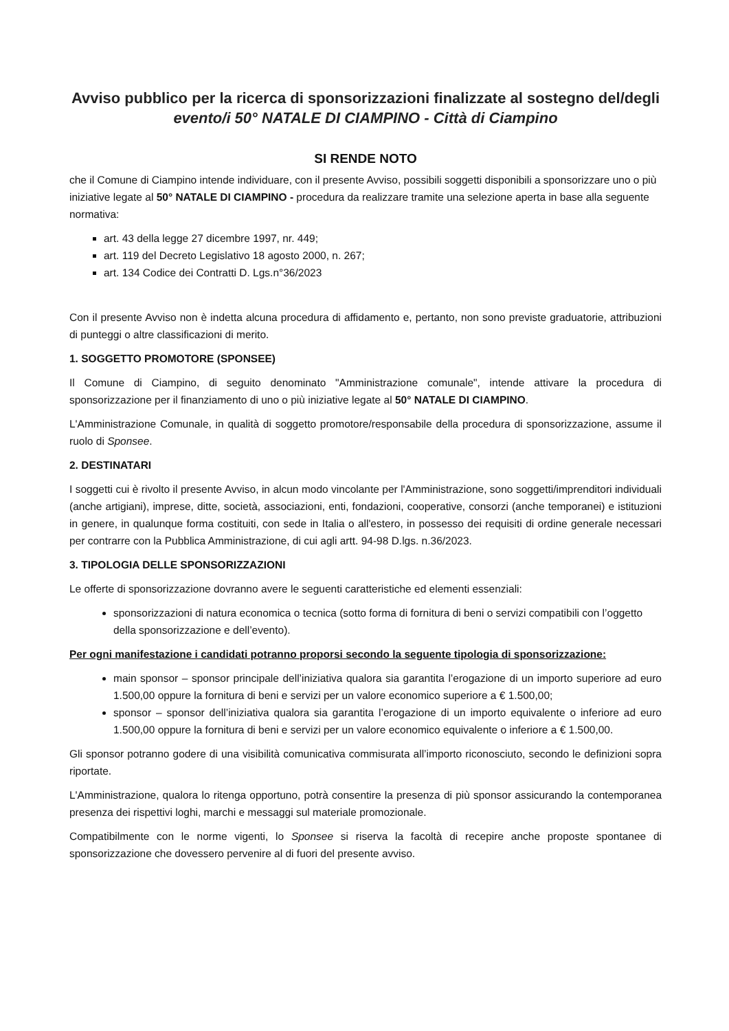Avviso pubblico per la ricerca di sponsorizzazioni finalizzate al sostegno del/degli
evento/i 50° NATALE DI CIAMPINO - Città di Ciampino
SI RENDE NOTO
che il Comune di Ciampino intende individuare, con il presente Avviso, possibili soggetti disponibili a sponsorizzare uno o più iniziative legate al 50° NATALE DI CIAMPINO - procedura da realizzare tramite una selezione aperta in base alla seguente normativa:
art. 43 della legge 27 dicembre 1997, nr. 449;
art. 119 del Decreto Legislativo 18 agosto 2000, n. 267;
art. 134 Codice dei Contratti D. Lgs.n°36/2023
Con il presente Avviso non è indetta alcuna procedura di affidamento e, pertanto, non sono previste graduatorie, attribuzioni di punteggi o altre classificazioni di merito.
1. SOGGETTO PROMOTORE (SPONSEE)
Il Comune di Ciampino, di seguito denominato "Amministrazione comunale", intende attivare la procedura di sponsorizzazione per il finanziamento di uno o più iniziative legate al 50° NATALE DI CIAMPINO.
L'Amministrazione Comunale, in qualità di soggetto promotore/responsabile della procedura di sponsorizzazione, assume il ruolo di Sponsee.
2. DESTINATARI
I soggetti cui è rivolto il presente Avviso, in alcun modo vincolante per l'Amministrazione, sono soggetti/imprenditori individuali (anche artigiani), imprese, ditte, società, associazioni, enti, fondazioni, cooperative, consorzi (anche temporanei) e istituzioni in genere, in qualunque forma costituiti, con sede in Italia o all'estero, in possesso dei requisiti di ordine generale necessari per contrarre con la Pubblica Amministrazione, di cui agli artt. 94-98 D.lgs. n.36/2023.
3. TIPOLOGIA DELLE SPONSORIZZAZIONI
Le offerte di sponsorizzazione dovranno avere le seguenti caratteristiche ed elementi essenziali:
sponsorizzazioni di natura economica o tecnica (sotto forma di fornitura di beni o servizi compatibili con l’oggetto della sponsorizzazione e dell’evento).
Per ogni manifestazione i candidati potranno proporsi secondo la seguente tipologia di sponsorizzazione:
main sponsor – sponsor principale dell’iniziativa qualora sia garantita l’erogazione di un importo superiore ad euro 1.500,00 oppure la fornitura di beni e servizi per un valore economico superiore a € 1.500,00;
sponsor – sponsor dell’iniziativa qualora sia garantita l’erogazione di un importo equivalente o inferiore ad euro 1.500,00 oppure la fornitura di beni e servizi per un valore economico equivalente o inferiore a € 1.500,00.
Gli sponsor potranno godere di una visibilità comunicativa commisurata all’importo riconosciuto, secondo le definizioni sopra riportate.
L'Amministrazione, qualora lo ritenga opportuno, potrà consentire la presenza di più sponsor assicurando la contemporanea presenza dei rispettivi loghi, marchi e messaggi sul materiale promozionale.
Compatibilmente con le norme vigenti, lo Sponsee si riserva la facoltà di recepire anche proposte spontanee di sponsorizzazione che dovessero pervenire al di fuori del presente avviso.